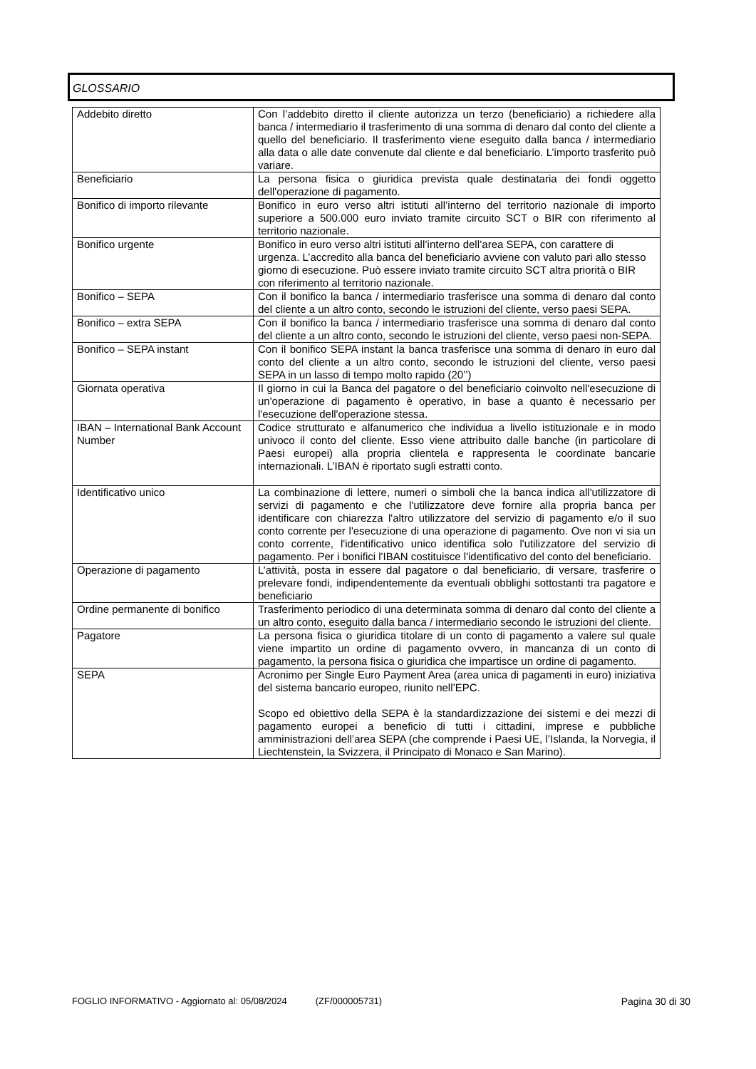GLOSSARIO
| Addebito diretto | Con l’addebito diretto il cliente autorizza un terzo (beneficiario) a richiedere alla banca / intermediario il trasferimento di una somma di denaro dal conto del cliente a quello del beneficiario. Il trasferimento viene eseguito dalla banca / intermediario alla data o alle date convenute dal cliente e dal beneficiario. L’importo trasferito può variare. |
| Beneficiario | La persona fisica o giuridica prevista quale destinataria dei fondi oggetto dell'operazione di pagamento. |
| Bonifico di importo rilevante | Bonifico in euro verso altri istituti all’interno del territorio nazionale di importo superiore a 500.000 euro inviato tramite circuito SCT o BIR con riferimento al territorio nazionale. |
| Bonifico urgente | Bonifico in euro verso altri istituti all’interno dell’area SEPA, con carattere di urgenza. L’accredito alla banca del beneficiario avviene con valuto pari allo stesso giorno di esecuzione. Può essere inviato tramite circuito SCT altra priorità o BIR con riferimento al territorio nazionale. |
| Bonifico – SEPA | Con il bonifico la banca / intermediario trasferisce una somma di denaro dal conto del cliente a un altro conto, secondo le istruzioni del cliente, verso paesi SEPA. |
| Bonifico – extra SEPA | Con il bonifico la banca / intermediario trasferisce una somma di denaro dal conto del cliente a un altro conto, secondo le istruzioni del cliente, verso paesi non-SEPA. |
| Bonifico – SEPA instant | Con il bonifico SEPA instant la banca trasferisce una somma di denaro in euro dal conto del cliente a un altro conto, secondo le istruzioni del cliente, verso paesi SEPA in un lasso di tempo molto rapido (20’’) |
| Giornata operativa | Il giorno in cui la Banca del pagatore o del beneficiario coinvolto nell'esecuzione di un'operazione di pagamento è operativo, in base a quanto è necessario per l'esecuzione dell'operazione stessa. |
| IBAN – International Bank Account Number | Codice strutturato e alfanumerico che individua a livello istituzionale e in modo univoco il conto del cliente. Esso viene attribuito dalle banche (in particolare di Paesi europei) alla propria clientela e rappresenta le coordinate bancarie internazionali. L’IBAN è riportato sugli estratti conto. |
| Identificativo unico | La combinazione di lettere, numeri o simboli che la banca indica all'utilizzatore di servizi di pagamento e che l'utilizzatore deve fornire alla propria banca per identificare con chiarezza l'altro utilizzatore del servizio di pagamento e/o il suo conto corrente per l'esecuzione di una operazione di pagamento. Ove non vi sia un conto corrente, l'identificativo unico identifica solo l'utilizzatore del servizio di pagamento. Per i bonifici l'IBAN costituisce l'identificativo del conto del beneficiario. |
| Operazione di pagamento | L’attività, posta in essere dal pagatore o dal beneficiario, di versare, trasferire o prelevare fondi, indipendentemente da eventuali obblighi sottostanti tra pagatore e beneficiario |
| Ordine permanente di bonifico | Trasferimento periodico di una determinata somma di denaro dal conto del cliente a un altro conto, eseguito dalla banca / intermediario secondo le istruzioni del cliente. |
| Pagatore | La persona fisica o giuridica titolare di un conto di pagamento a valere sul quale viene impartito un ordine di pagamento ovvero, in mancanza di un conto di pagamento, la persona fisica o giuridica che impartisce un ordine di pagamento. |
| SEPA | Acronimo per Single Euro Payment Area (area unica di pagamenti in euro) iniziativa del sistema bancario europeo, riunito nell’EPC. Scopo ed obiettivo della SEPA è la standardizzazione dei sistemi e dei mezzi di pagamento europei a beneficio di tutti i cittadini, imprese e pubbliche amministrazioni dell’area SEPA (che comprende i Paesi UE, l’Islanda, la Norvegia, il Liechtenstein, la Svizzera, il Principato di Monaco e San Marino). |
FOGLIO INFORMATIVO - Aggiornato al: 05/08/2024 (ZF/000005731) Pagina 30 di 30